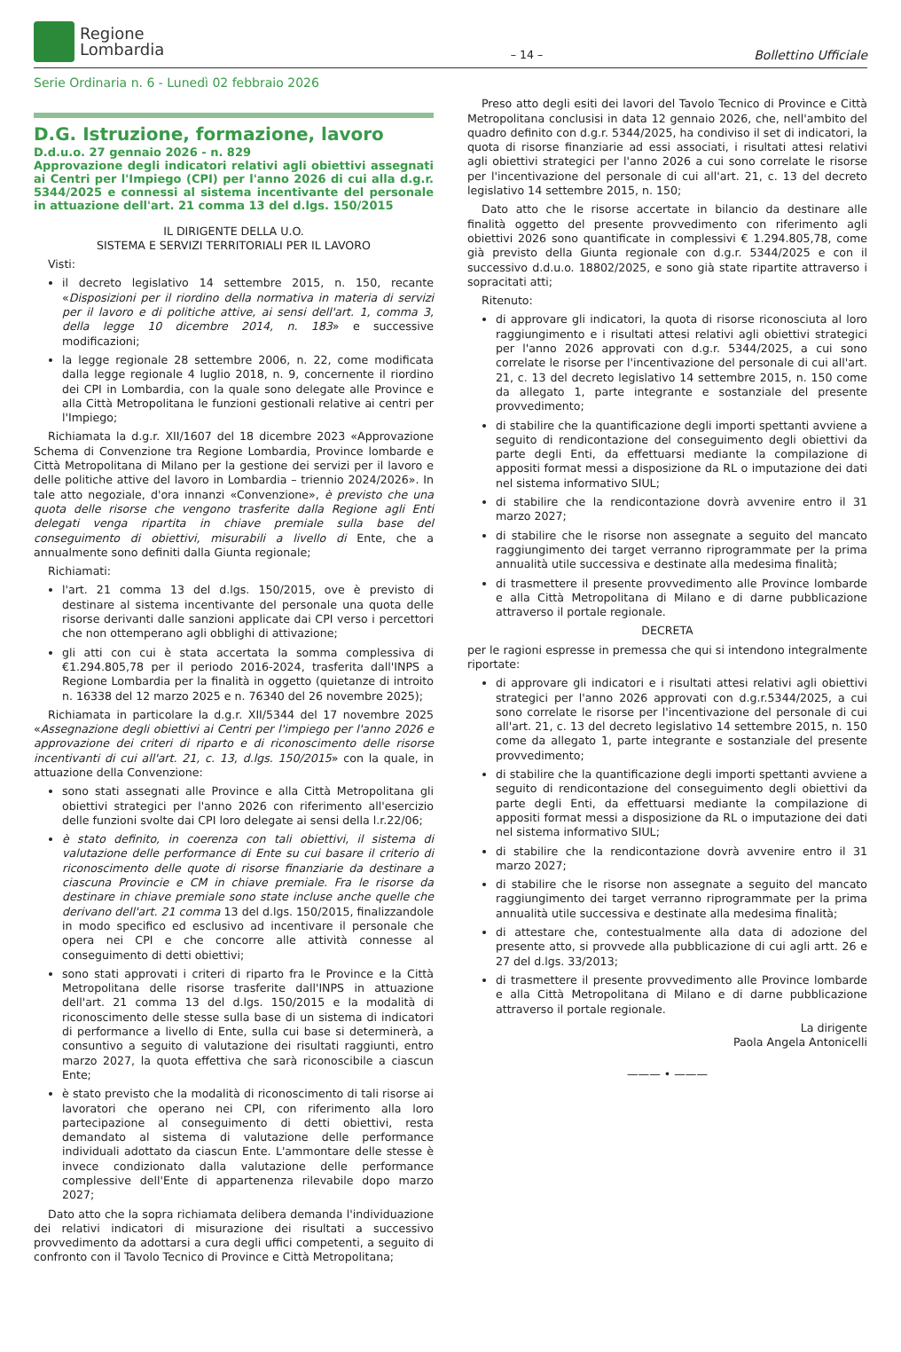Regione
Lombardia
– 14 –
Bollettino Ufficiale
Serie Ordinaria n. 6 - Lunedì 02 febbraio 2026
D.G. Istruzione, formazione, lavoro
D.d.u.o. 27 gennaio 2026 - n. 829
Approvazione degli indicatori relativi agli obiettivi assegnati ai Centri per l'Impiego (CPI) per l'anno 2026 di cui alla d.g.r. 5344/2025 e connessi al sistema incentivante del personale in attuazione dell'art. 21 comma 13 del d.lgs. 150/2015
IL DIRIGENTE DELLA U.O.
SISTEMA E SERVIZI TERRITORIALI PER IL LAVORO
Visti:
il decreto legislativo 14 settembre 2015, n. 150, recante «Disposizioni per il riordino della normativa in materia di servizi per il lavoro e di politiche attive, ai sensi dell'art. 1, comma 3, della legge 10 dicembre 2014, n. 183» e successive modificazioni;
la legge regionale 28 settembre 2006, n. 22, come modificata dalla legge regionale 4 luglio 2018, n. 9, concernente il riordino dei CPI in Lombardia, con la quale sono delegate alle Province e alla Città Metropolitana le funzioni gestionali relative ai centri per l'Impiego;
Richiamata la d.g.r. XII/1607 del 18 dicembre 2023 «Approvazione Schema di Convenzione tra Regione Lombardia, Province lombarde e Città Metropolitana di Milano per la gestione dei servizi per il lavoro e delle politiche attive del lavoro in Lombardia – triennio 2024/2026». In tale atto negoziale, d'ora innanzi «Convenzione», è previsto che una quota delle risorse che vengono trasferite dalla Regione agli Enti delegati venga ripartita in chiave premiale sulla base del conseguimento di obiettivi, misurabili a livello di Ente, che a annualmente sono definiti dalla Giunta regionale;
Richiamati:
l'art. 21 comma 13 del d.lgs. 150/2015, ove è previsto di destinare al sistema incentivante del personale una quota delle risorse derivanti dalle sanzioni applicate dai CPI verso i percettori che non ottemperano agli obblighi di attivazione;
gli atti con cui è stata accertata la somma complessiva di €1.294.805,78 per il periodo 2016-2024, trasferita dall'INPS a Regione Lombardia per la finalità in oggetto (quietanze di introito n. 16338 del 12 marzo 2025 e n. 76340 del 26 novembre 2025);
Richiamata in particolare la d.g.r. XII/5344 del 17 novembre 2025 «Assegnazione degli obiettivi ai Centri per l'impiego per l'anno 2026 e approvazione dei criteri di riparto e di riconoscimento delle risorse incentivanti di cui all'art. 21, c. 13, d.lgs. 150/2015» con la quale, in attuazione della Convenzione:
sono stati assegnati alle Province e alla Città Metropolitana gli obiettivi strategici per l'anno 2026 con riferimento all'esercizio delle funzioni svolte dai CPI loro delegate ai sensi della l.r.22/06;
è stato definito, in coerenza con tali obiettivi, il sistema di valutazione delle performance di Ente su cui basare il criterio di riconoscimento delle quote di risorse finanziarie da destinare a ciascuna Provincie e CM in chiave premiale. Fra le risorse da destinare in chiave premiale sono state incluse anche quelle che derivano dell'art. 21 comma 13 del d.lgs. 150/2015, finalizzandole in modo specifico ed esclusivo ad incentivare il personale che opera nei CPI e che concorre alle attività connesse al conseguimento di detti obiettivi;
sono stati approvati i criteri di riparto fra le Province e la Città Metropolitana delle risorse trasferite dall'INPS in attuazione dell'art. 21 comma 13 del d.lgs. 150/2015 e la modalità di riconoscimento delle stesse sulla base di un sistema di indicatori di performance a livello di Ente, sulla cui base si determinerà, a consuntivo a seguito di valutazione dei risultati raggiunti, entro marzo 2027, la quota effettiva che sarà riconoscibile a ciascun Ente;
è stato previsto che la modalità di riconoscimento di tali risorse ai lavoratori che operano nei CPI, con riferimento alla loro partecipazione al conseguimento di detti obiettivi, resta demandato al sistema di valutazione delle performance individuali adottato da ciascun Ente. L'ammontare delle stesse è invece condizionato dalla valutazione delle performance complessive dell'Ente di appartenenza rilevabile dopo marzo 2027;
Dato atto che la sopra richiamata delibera demanda l'individuazione dei relativi indicatori di misurazione dei risultati a successivo provvedimento da adottarsi a cura degli uffici competenti, a seguito di confronto con il Tavolo Tecnico di Province e Città Metropolitana;
Preso atto degli esiti dei lavori del Tavolo Tecnico di Province e Città Metropolitana conclusisi in data 12 gennaio 2026, che, nell'ambito del quadro definito con d.g.r. 5344/2025, ha condiviso il set di indicatori, la quota di risorse finanziarie ad essi associati, i risultati attesi relativi agli obiettivi strategici per l'anno 2026 a cui sono correlate le risorse per l'incentivazione del personale di cui all'art. 21, c. 13 del decreto legislativo 14 settembre 2015, n. 150;
Dato atto che le risorse accertate in bilancio da destinare alle finalità oggetto del presente provvedimento con riferimento agli obiettivi 2026 sono quantificate in complessivi € 1.294.805,78, come già previsto della Giunta regionale con d.g.r. 5344/2025 e con il successivo d.d.u.o. 18802/2025, e sono già state ripartite attraverso i sopracitati atti;
Ritenuto:
di approvare gli indicatori, la quota di risorse riconosciuta al loro raggiungimento e i risultati attesi relativi agli obiettivi strategici per l'anno 2026 approvati con d.g.r. 5344/2025, a cui sono correlate le risorse per l'incentivazione del personale di cui all'art. 21, c. 13 del decreto legislativo 14 settembre 2015, n. 150 come da allegato 1, parte integrante e sostanziale del presente provvedimento;
di stabilire che la quantificazione degli importi spettanti avviene a seguito di rendicontazione del conseguimento degli obiettivi da parte degli Enti, da effettuarsi mediante la compilazione di appositi format messi a disposizione da RL o imputazione dei dati nel sistema informativo SIUL;
di stabilire che la rendicontazione dovrà avvenire entro il 31 marzo 2027;
di stabilire che le risorse non assegnate a seguito del mancato raggiungimento dei target verranno riprogrammate per la prima annualità utile successiva e destinate alla medesima finalità;
di trasmettere il presente provvedimento alle Province lombarde e alla Città Metropolitana di Milano e di darne pubblicazione attraverso il portale regionale.
DECRETA
per le ragioni espresse in premessa che qui si intendono integralmente riportate:
di approvare gli indicatori e i risultati attesi relativi agli obiettivi strategici per l'anno 2026 approvati con d.g.r.5344/2025, a cui sono correlate le risorse per l'incentivazione del personale di cui all'art. 21, c. 13 del decreto legislativo 14 settembre 2015, n. 150 come da allegato 1, parte integrante e sostanziale del presente provvedimento;
di stabilire che la quantificazione degli importi spettanti avviene a seguito di rendicontazione del conseguimento degli obiettivi da parte degli Enti, da effettuarsi mediante la compilazione di appositi format messi a disposizione da RL o imputazione dei dati nel sistema informativo SIUL;
di stabilire che la rendicontazione dovrà avvenire entro il 31 marzo 2027;
di stabilire che le risorse non assegnate a seguito del mancato raggiungimento dei target verranno riprogrammate per la prima annualità utile successiva e destinate alla medesima finalità;
di attestare che, contestualmente alla data di adozione del presente atto, si provvede alla pubblicazione di cui agli artt. 26 e 27 del d.lgs. 33/2013;
di trasmettere il presente provvedimento alle Province lombarde e alla Città Metropolitana di Milano e di darne pubblicazione attraverso il portale regionale.
La dirigente
Paola Angela Antonicelli
——— • ———